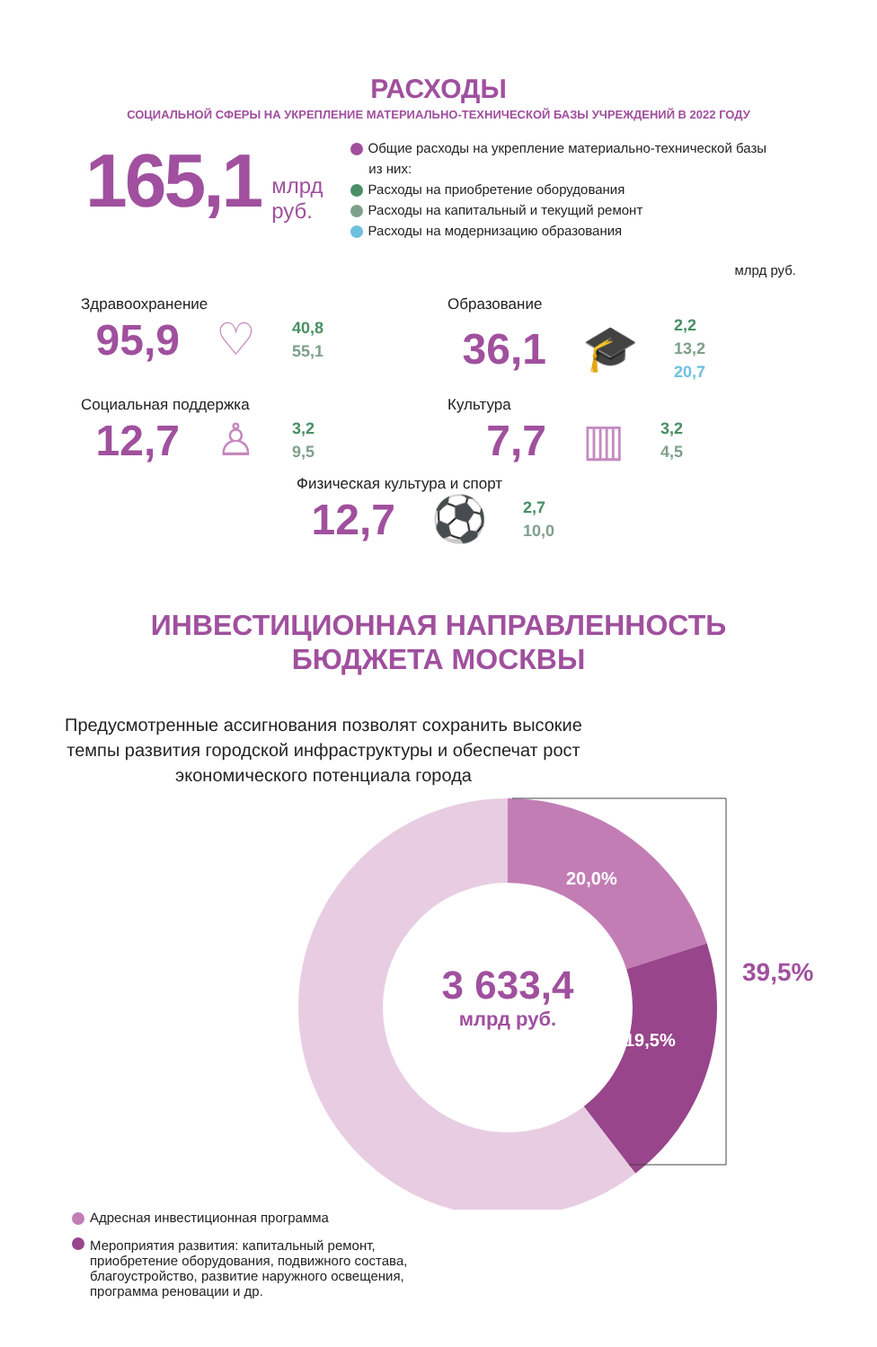РАСХОДЫ
СОЦИАЛЬНОЙ СФЕРЫ НА УКРЕПЛЕНИЕ МАТЕРИАЛЬНО-ТЕХНИЧЕСКОЙ БАЗЫ УЧРЕЖДЕНИЙ В 2022 ГОДУ
165,1
млрд
руб.
Общие расходы на укрепление материально-технической базы
из них:
Расходы на приобретение оборудования
Расходы на капитальный и текущий ремонт
Расходы на модернизацию образования
млрд руб.
Здравоохранение
95,9
♡
40,8
55,1
Образование
36,1
🎓
2,2
13,2
20,7
Социальная поддержка
12,7
♙
3,2
9,5
Культура
7,7 ▥
3,2
4,5
Физическая культура и спорт
12,7
⚽
2,7
10,0
ИНВЕСТИЦИОННАЯ НАПРАВЛЕННОСТЬ
БЮДЖЕТА МОСКВЫ
Предусмотренные ассигнования позволят сохранить высокие темпы развития городской инфраструктуры и обеспечат рост экономического потенциала города
20,0%
19,5%
3 633,4
млрд руб.
39,5%
Адресная инвестиционная программа
Мероприятия развития: капитальный ремонт,
приобретение оборудования, подвижного состава,
благоустройство, развитие наружного освещения,
программа реновации и др.